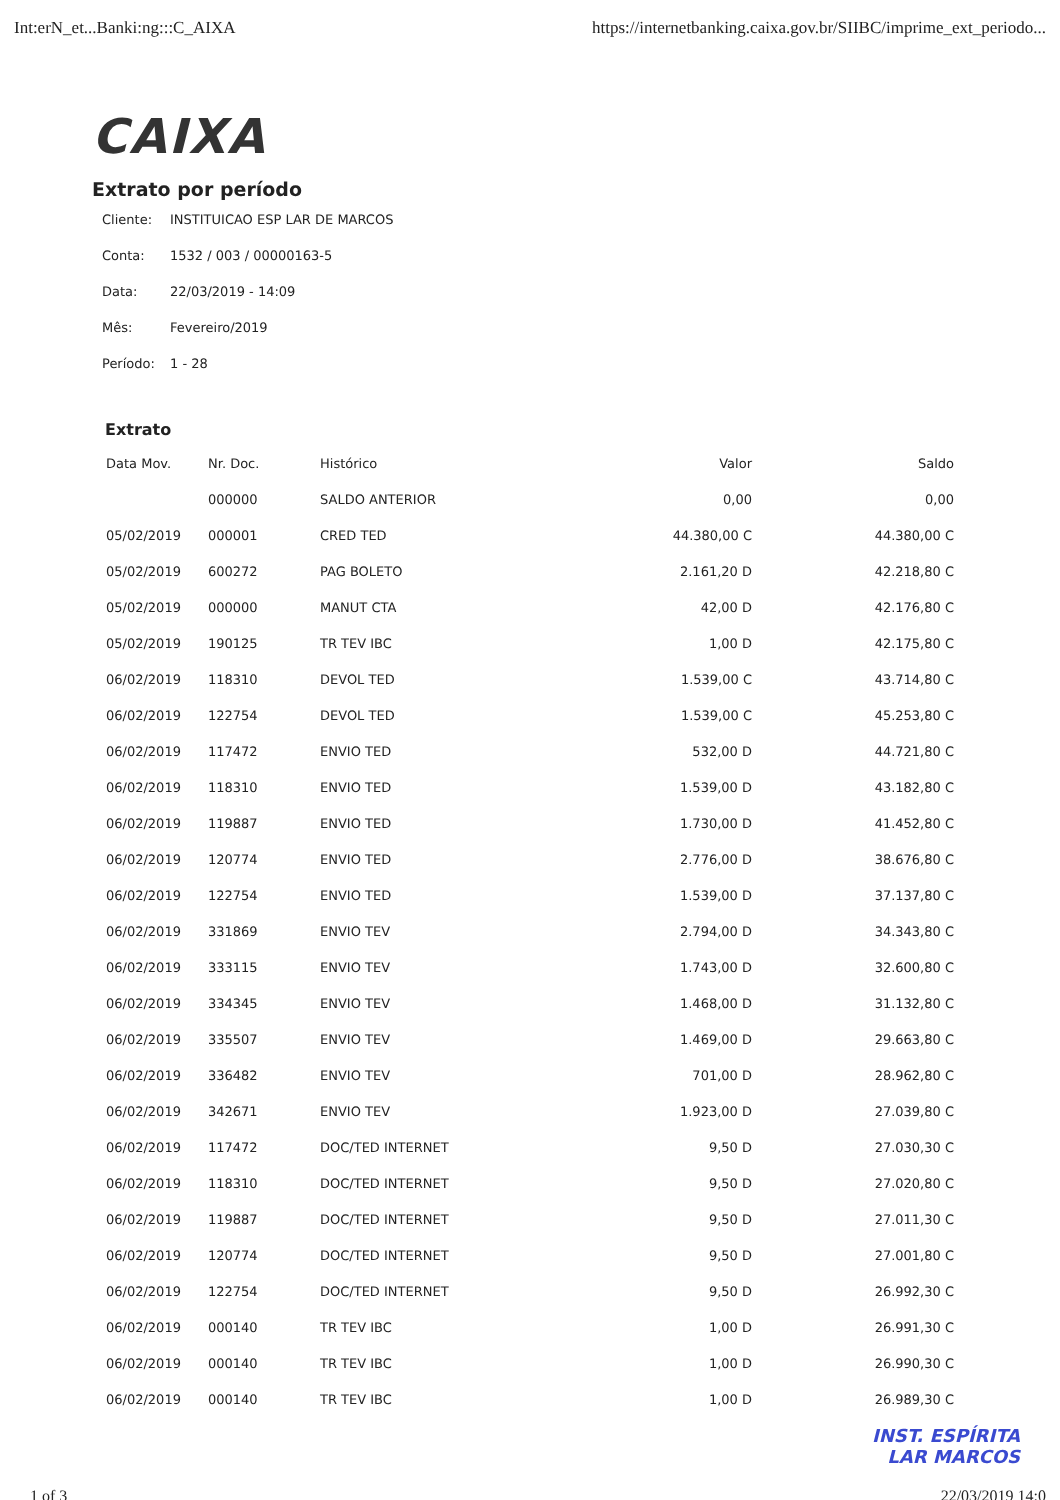Int:erN_et...Banki:ng:::C_AIXA https://internetbanking.caixa.gov.br/SIIBC/imprime_ext_periodo...
CAIXA
Extrato por período
Cliente: INSTITUICAO ESP LAR DE MARCOS
Conta: 1532 / 003 / 00000163-5
Data: 22/03/2019 - 14:09
Mês: Fevereiro/2019
Período: 1 - 28
Extrato
| Data Mov. | Nr. Doc. | Histórico | Valor | Saldo |
| --- | --- | --- | --- | --- |
| | 000000 | SALDO ANTERIOR | 0,00 | 0,00 |
| 05/02/2019 | 000001 | CRED TED | 44.380,00 C | 44.380,00 C |
| 05/02/2019 | 600272 | PAG BOLETO | 2.161,20 D | 42.218,80 C |
| 05/02/2019 | 000000 | MANUT CTA | 42,00 D | 42.176,80 C |
| 05/02/2019 | 190125 | TR TEV IBC | 1,00 D | 42.175,80 C |
| 06/02/2019 | 118310 | DEVOL TED | 1.539,00 C | 43.714,80 C |
| 06/02/2019 | 122754 | DEVOL TED | 1.539,00 C | 45.253,80 C |
| 06/02/2019 | 117472 | ENVIO TED | 532,00 D | 44.721,80 C |
| 06/02/2019 | 118310 | ENVIO TED | 1.539,00 D | 43.182,80 C |
| 06/02/2019 | 119887 | ENVIO TED | 1.730,00 D | 41.452,80 C |
| 06/02/2019 | 120774 | ENVIO TED | 2.776,00 D | 38.676,80 C |
| 06/02/2019 | 122754 | ENVIO TED | 1.539,00 D | 37.137,80 C |
| 06/02/2019 | 331869 | ENVIO TEV | 2.794,00 D | 34.343,80 C |
| 06/02/2019 | 333115 | ENVIO TEV | 1.743,00 D | 32.600,80 C |
| 06/02/2019 | 334345 | ENVIO TEV | 1.468,00 D | 31.132,80 C |
| 06/02/2019 | 335507 | ENVIO TEV | 1.469,00 D | 29.663,80 C |
| 06/02/2019 | 336482 | ENVIO TEV | 701,00 D | 28.962,80 C |
| 06/02/2019 | 342671 | ENVIO TEV | 1.923,00 D | 27.039,80 C |
| 06/02/2019 | 117472 | DOC/TED INTERNET | 9,50 D | 27.030,30 C |
| 06/02/2019 | 118310 | DOC/TED INTERNET | 9,50 D | 27.020,80 C |
| 06/02/2019 | 119887 | DOC/TED INTERNET | 9,50 D | 27.011,30 C |
| 06/02/2019 | 120774 | DOC/TED INTERNET | 9,50 D | 27.001,80 C |
| 06/02/2019 | 122754 | DOC/TED INTERNET | 9,50 D | 26.992,30 C |
| 06/02/2019 | 000140 | TR TEV IBC | 1,00 D | 26.991,30 C |
| 06/02/2019 | 000140 | TR TEV IBC | 1,00 D | 26.990,30 C |
| 06/02/2019 | 000140 | TR TEV IBC | 1,00 D | 26.989,30 C |
INST. ESPÍRITA
LAR MARCOS
1 of 3 22/03/2019 14:0